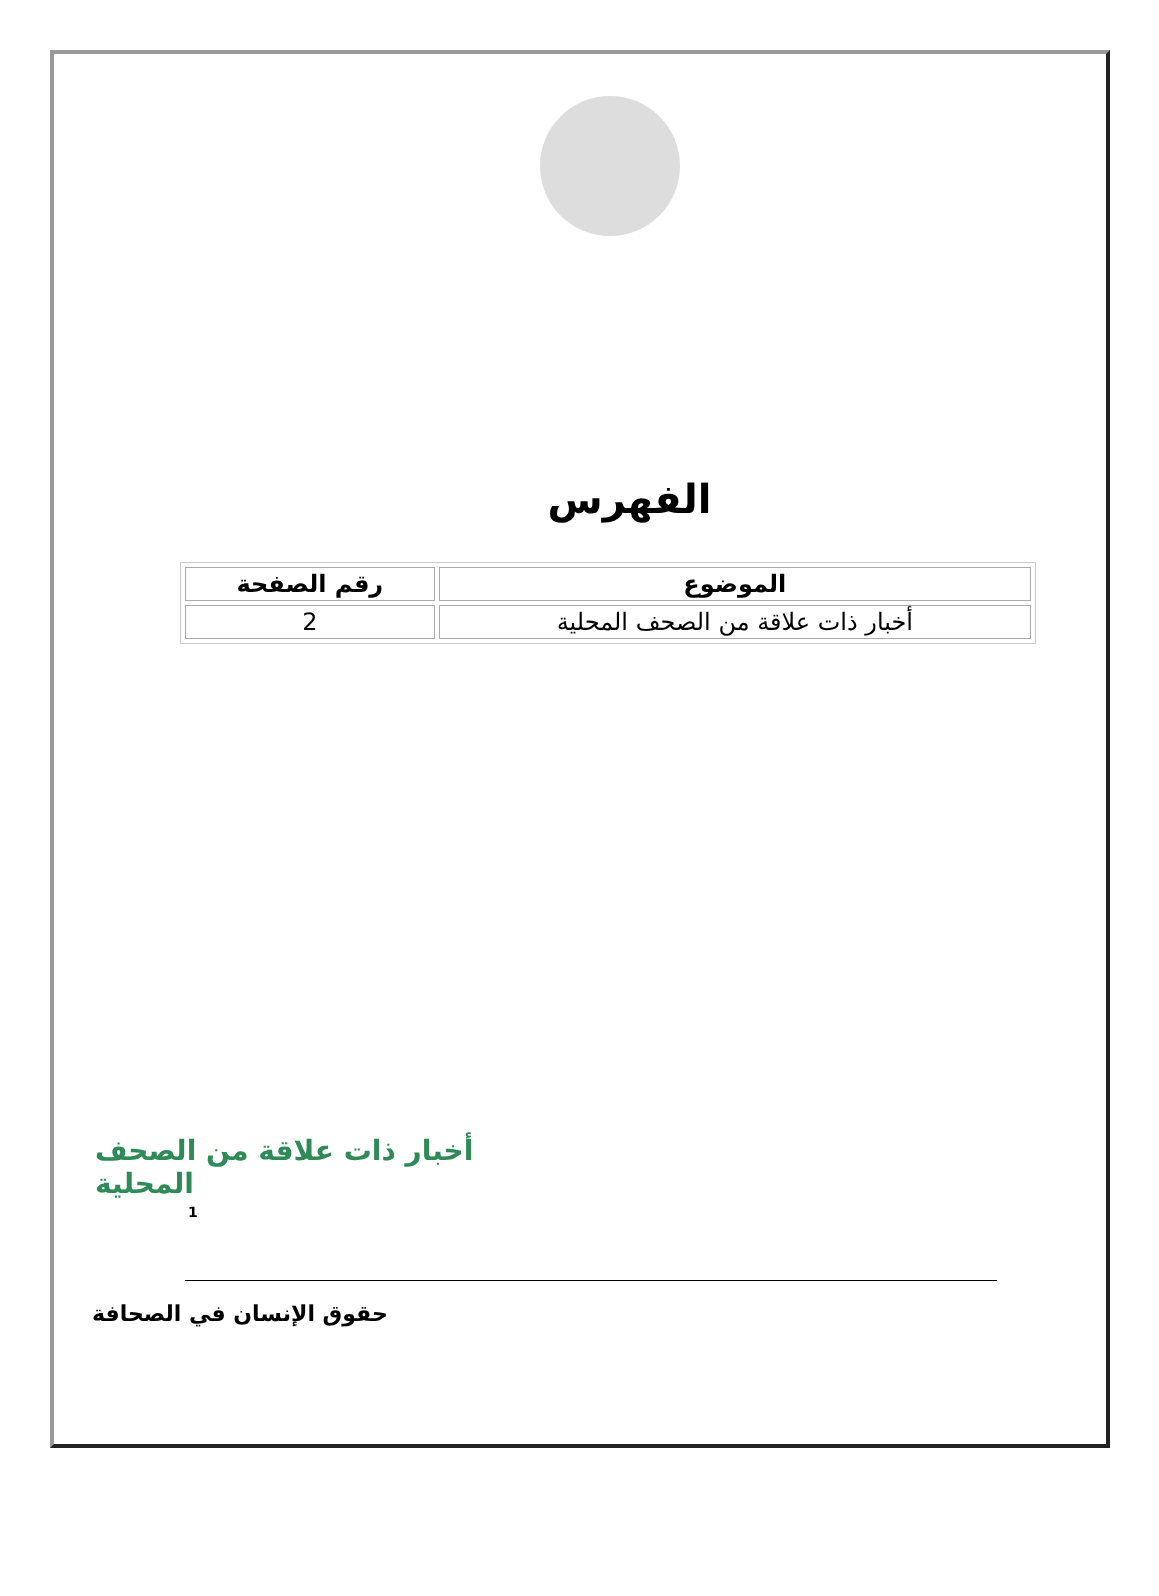الفهرس
| الموضوع | رقم الصفحة |
| --- | --- |
| أخبار ذات علاقة من الصحف المحلية | 2 |
أخبار ذات علاقة من الصحف المحلية
1
حقوق الإنسان في الصحافة